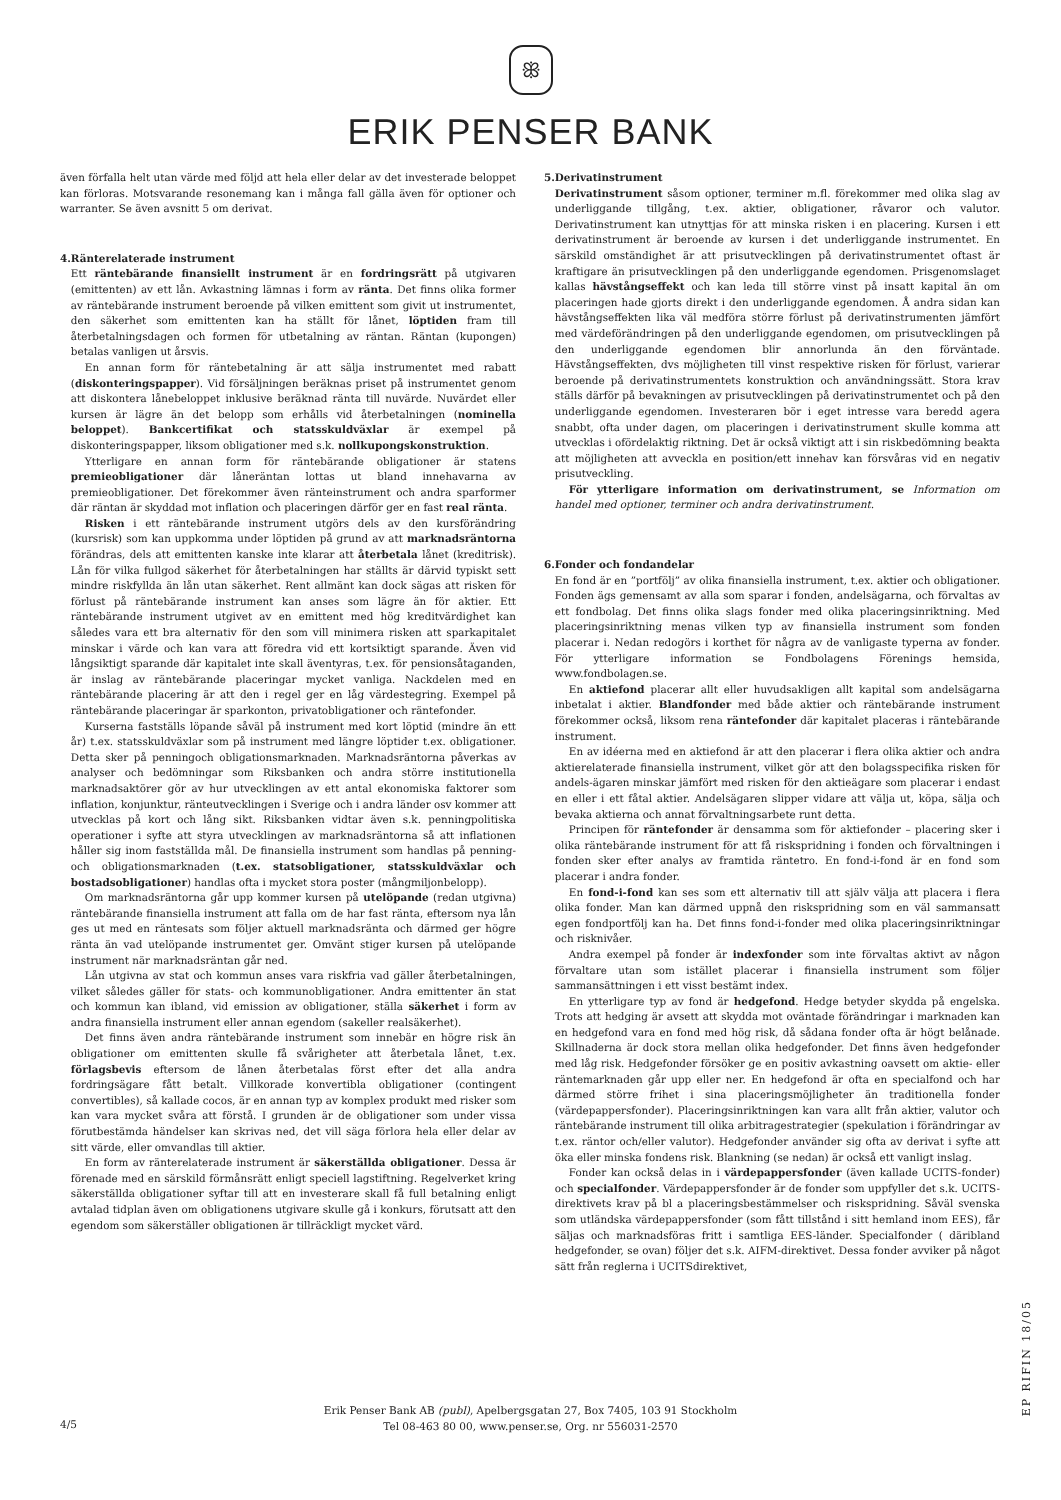ꕥ
ERIK PENSER BANK
även förfalla helt utan värde med följd att hela eller delar av det investerade beloppet kan förloras. Motsvarande resonemang kan i många fall gälla även för optioner och warranter. Se även avsnitt 5 om derivat.
4. Ränterelaterade instrument
Ett räntebärande finansiellt instrument är en fordringsrätt på utgivaren (emittenten) av ett lån. Avkastning lämnas i form av ränta. Det finns olika former av räntebärande instrument beroende på vilken emittent som givit ut instrumentet, den säkerhet som emittenten kan ha ställt för lånet, löptiden fram till återbetalningsdagen och formen för utbetalning av räntan. Räntan (kupongen) betalas vanligen ut årsvis.
En annan form för räntebetalning är att sälja instrumentet med rabatt (diskonteringspapper). Vid försäljningen beräknas priset på instrumentet genom att diskontera lånebeloppet inklusive beräknad ränta till nuvärde. Nuvärdet eller kursen är lägre än det belopp som erhålls vid återbetalningen (nominella beloppet). Bankcertifikat och statsskuldväxlar är exempel på diskonteringspapper, liksom obligationer med s.k. nollkupongskonstruktion.
Ytterligare en annan form för räntebärande obligationer är statens premieobligationer där låneräntan lottas ut bland innehavarna av premieobligationer. Det förekommer även ränteinstrument och andra sparformer där räntan är skyddad mot inflation och placeringen därför ger en fast real ränta.
Risken i ett räntebärande instrument utgörs dels av den kursförändring (kursrisk) som kan uppkomma under löptiden på grund av att marknadsräntorna förändras, dels att emittenten kanske inte klarar att återbetala lånet (kreditrisk). Lån för vilka fullgod säkerhet för återbetalningen har ställts är därvid typiskt sett mindre riskfyllda än lån utan säkerhet. Rent allmänt kan dock sägas att risken för förlust på räntebärande instrument kan anses som lägre än för aktier. Ett räntebärande instrument utgivet av en emittent med hög kreditvärdighet kan således vara ett bra alternativ för den som vill minimera risken att sparkapitalet minskar i värde och kan vara att föredra vid ett kortsiktigt sparande. Även vid långsiktigt sparande där kapitalet inte skall äventyras, t.ex. för pensionsåtaganden, är inslag av räntebärande placeringar mycket vanliga. Nackdelen med en räntebärande placering är att den i regel ger en låg värdestegring. Exempel på räntebärande placeringar är sparkonton, privatobligationer och räntefonder.
Kurserna fastställs löpande såväl på instrument med kort löptid (mindre än ett år) t.ex. statsskuldväxlar som på instrument med längre löptider t.ex. obligationer. Detta sker på penningoch obligationsmarknaden. Marknadsräntorna påverkas av analyser och bedömningar som Riksbanken och andra större institutionella marknadsaktörer gör av hur utvecklingen av ett antal ekonomiska faktorer som inflation, konjunktur, ränteutvecklingen i Sverige och i andra länder osv kommer att utvecklas på kort och lång sikt. Riksbanken vidtar även s.k. penningpolitiska operationer i syfte att styra utvecklingen av marknadsräntorna så att inflationen håller sig inom fastställda mål. De finansiella instrument som handlas på penning- och obligationsmarknaden (t.ex. statsobligationer, statsskuldväxlar och bostadsobligationer) handlas ofta i mycket stora poster (mångmiljonbelopp).
Om marknadsräntorna går upp kommer kursen på utelöpande (redan utgivna) räntebärande finansiella instrument att falla om de har fast ränta, eftersom nya lån ges ut med en räntesats som följer aktuell marknadsränta och därmed ger högre ränta än vad utelöpande instrumentet ger. Omvänt stiger kursen på utelöpande instrument när marknadsräntan går ned.
Lån utgivna av stat och kommun anses vara riskfria vad gäller återbetalningen, vilket således gäller för stats- och kommunobligationer. Andra emittenter än stat och kommun kan ibland, vid emission av obligationer, ställa säkerhet i form av andra finansiella instrument eller annan egendom (sakeller realsäkerhet).
Det finns även andra räntebärande instrument som innebär en högre risk än obligationer om emittenten skulle få svårigheter att återbetala lånet, t.ex. förlagsbevis eftersom de lånen återbetalas först efter det alla andra fordringsägare fått betalt. Villkorade konvertibla obligationer (contingent convertibles), så kallade cocos, är en annan typ av komplex produkt med risker som kan vara mycket svåra att förstå. I grunden är de obligationer som under vissa förutbestämda händelser kan skrivas ned, det vill säga förlora hela eller delar av sitt värde, eller omvandlas till aktier.
En form av ränterelaterade instrument är säkerställda obligationer. Dessa är förenade med en särskild förmånsrätt enligt speciell lagstiftning. Regelverket kring säkerställda obligationer syftar till att en investerare skall få full betalning enligt avtalad tidplan även om obligationens utgivare skulle gå i konkurs, förutsatt att den egendom som säkerställer obligationen är tillräckligt mycket värd.
5. Derivatinstrument
Derivatinstrument såsom optioner, terminer m.fl. förekommer med olika slag av underliggande tillgång, t.ex. aktier, obligationer, råvaror och valutor. Derivatinstrument kan utnyttjas för att minska risken i en placering. Kursen i ett derivatinstrument är beroende av kursen i det underliggande instrumentet. En särskild omständighet är att prisutvecklingen på derivatinstrumentet oftast är kraftigare än prisutvecklingen på den underliggande egendomen. Prisgenomslaget kallas hävstångseffekt och kan leda till större vinst på insatt kapital än om placeringen hade gjorts direkt i den underliggande egendomen. Å andra sidan kan hävstångseffekten lika väl medföra större förlust på derivatinstrumenten jämfört med värdeförändringen på den underliggande egendomen, om prisutvecklingen på den underliggande egendomen blir annorlunda än den förväntade. Hävstångseffekten, dvs möjligheten till vinst respektive risken för förlust, varierar beroende på derivatinstrumentets konstruktion och användningssätt. Stora krav ställs därför på bevakningen av prisutvecklingen på derivatinstrumentet och på den underliggande egendomen. Investeraren bör i eget intresse vara beredd agera snabbt, ofta under dagen, om placeringen i derivatinstrument skulle komma att utvecklas i ofördelaktig riktning. Det är också viktigt att i sin riskbedömning beakta att möjligheten att avveckla en position/ett innehav kan försvåras vid en negativ prisutveckling.
För ytterligare information om derivatinstrument, se Information om handel med optioner, terminer och andra derivatinstrument.
6. Fonder och fondandelar
En fond är en ”portfölj” av olika finansiella instrument, t.ex. aktier och obligationer. Fonden ägs gemensamt av alla som sparar i fonden, andelsägarna, och förvaltas av ett fondbolag. Det finns olika slags fonder med olika placeringsinriktning. Med placeringsinriktning menas vilken typ av finansiella instrument som fonden placerar i. Nedan redogörs i korthet för några av de vanligaste typerna av fonder. För ytterligare information se Fondbolagens Förenings hemsida, www.fondbolagen.se.
En aktiefond placerar allt eller huvudsakligen allt kapital som andelsägarna inbetalat i aktier. Blandfonder med både aktier och räntebärande instrument förekommer också, liksom rena räntefonder där kapitalet placeras i räntebärande instrument.
En av idéerna med en aktiefond är att den placerar i flera olika aktier och andra aktierelaterade finansiella instrument, vilket gör att den bolagsspecifika risken för andels-ägaren minskar jämfört med risken för den aktieägare som placerar i endast en eller i ett fåtal aktier. Andelsägaren slipper vidare att välja ut, köpa, sälja och bevaka aktierna och annat förvaltningsarbete runt detta.
Principen för räntefonder är densamma som för aktiefonder – placering sker i olika räntebärande instrument för att få riskspridning i fonden och förvaltningen i fonden sker efter analys av framtida räntetro. En fond-i-fond är en fond som placerar i andra fonder.
En fond-i-fond kan ses som ett alternativ till att själv välja att placera i flera olika fonder. Man kan därmed uppnå den riskspridning som en väl sammansatt egen fondportfölj kan ha. Det finns fond-i-fonder med olika placeringsinriktningar och risknivåer.
Andra exempel på fonder är indexfonder som inte förvaltas aktivt av någon förvaltare utan som istället placerar i finansiella instrument som följer sammansättningen i ett visst bestämt index.
En ytterligare typ av fond är hedgefond. Hedge betyder skydda på engelska. Trots att hedging är avsett att skydda mot oväntade förändringar i marknaden kan en hedgefond vara en fond med hög risk, då sådana fonder ofta är högt belånade. Skillnaderna är dock stora mellan olika hedgefonder. Det finns även hedgefonder med låg risk. Hedgefonder försöker ge en positiv avkastning oavsett om aktie- eller räntemarknaden går upp eller ner. En hedgefond är ofta en specialfond och har därmed större frihet i sina placeringsmöjligheter än traditionella fonder (värdepappersfonder). Placeringsinriktningen kan vara allt från aktier, valutor och räntebärande instrument till olika arbitragestrategier (spekulation i förändringar av t.ex. räntor och/eller valutor). Hedgefonder använder sig ofta av derivat i syfte att öka eller minska fondens risk. Blankning (se nedan) är också ett vanligt inslag.
Fonder kan också delas in i värdepappersfonder (även kallade UCITS-fonder) och specialfonder. Värdepappersfonder är de fonder som uppfyller det s.k. UCITS-direktivets krav på bl a placeringsbestämmelser och riskspridning. Såväl svenska som utländska värdepappersfonder (som fått tillstånd i sitt hemland inom EES), får säljas och marknadsföras fritt i samtliga EES-länder. Specialfonder ( däribland hedgefonder, se ovan) följer det s.k. AIFM-direktivet. Dessa fonder avviker på något sätt från reglerna i UCITSdirektivet,
EP RIFIN 18/05
Erik Penser Bank AB (publ), Apelbergsgatan 27, Box 7405, 103 91 Stockholm
Tel 08-463 80 00, www.penser.se, Org. nr 556031-2570
4/5